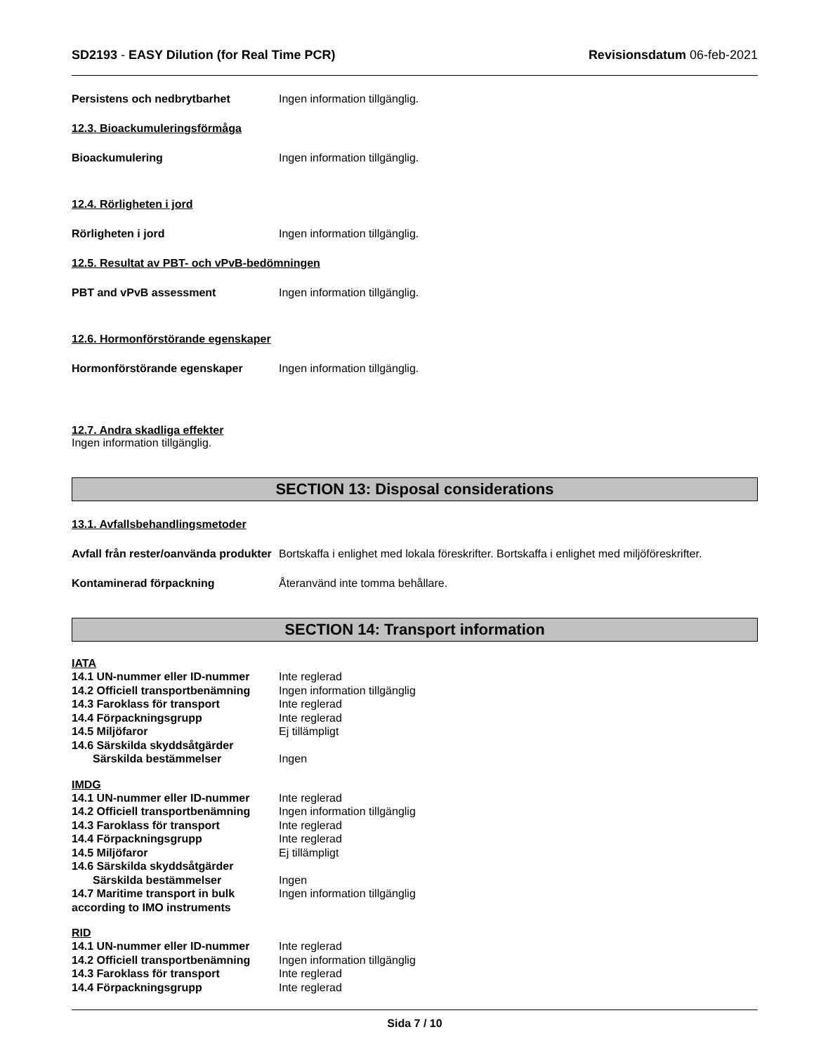SD2193 - EASY Dilution (for Real Time PCR)
Revisionsdatum 06-feb-2021
Persistens och nedbrytbarhet Ingen information tillgänglig.
12.3. Bioackumuleringsförmåga
Bioackumulering Ingen information tillgänglig.
12.4. Rörligheten i jord
Rörligheten i jord Ingen information tillgänglig.
12.5. Resultat av PBT- och vPvB-bedömningen
PBT and vPvB assessment Ingen information tillgänglig.
12.6. Hormonförstörande egenskaper
Hormonförstörande egenskaper Ingen information tillgänglig.
12.7. Andra skadliga effekter
Ingen information tillgänglig.
SECTION 13: Disposal considerations
13.1. Avfallsbehandlingsmetoder
Avfall från rester/oanvända produkter
Bortskaffa i enlighet med lokala föreskrifter. Bortskaffa i enlighet med miljöföreskrifter.
Kontaminerad förpackning Återanvänd inte tomma behållare.
SECTION 14: Transport information
IATA
14.1 UN-nummer eller ID-nummer Inte reglerad
14.2 Officiell transportbenämning
Ingen information tillgänglig
14.3 Faroklass för transport Inte reglerad
14.4 Förpackningsgrupp Inte reglerad
14.5 Miljöfaror Ej tillämpligt
14.6 Särskilda skyddsåtgärder
Särskilda bestämmelser Ingen
IMDG
14.1 UN-nummer eller ID-nummer Inte reglerad
14.2 Officiell transportbenämning
Ingen information tillgänglig
14.3 Faroklass för transport Inte reglerad
14.4 Förpackningsgrupp Inte reglerad
14.5 Miljöfaror Ej tillämpligt
14.6 Särskilda skyddsåtgärder
Särskilda bestämmelser Ingen
14.7 Maritime transport in bulk according to IMO instruments
Ingen information tillgänglig
RID
14.1 UN-nummer eller ID-nummer Inte reglerad
14.2 Officiell transportbenämning
Ingen information tillgänglig
14.3 Faroklass för transport Inte reglerad
14.4 Förpackningsgrupp Inte reglerad
Sida 7 / 10